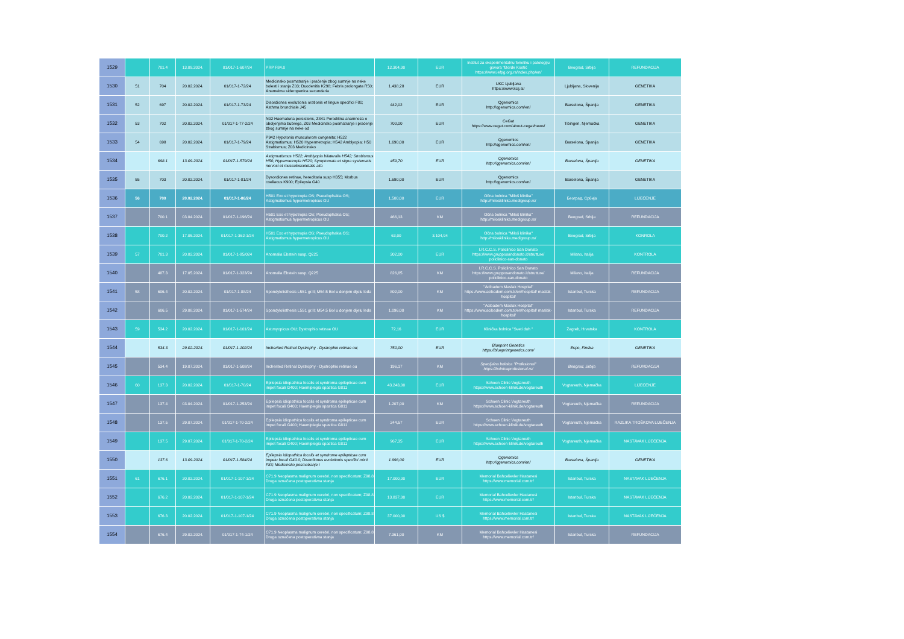| 1529 | | 701.4 | 13.09.2024. | 01/017-1-607/24 | PRP F84.0 | 12.304,00 | EUR | Institut za eksperimentalnu fonetiku i patologiju govora "Đorđe Kostić https://www.iefpg.org.rs/index.php/en/ | Beograd, Srbija | REFUNDACIJA |
| 1530 | 51 | 704 | 20.02.2024. | 01/017-1-72/24 | Medicinsko posmatranje i praćenje zbog sumnje na neke bolesti i stanja Z03; Duodenitis K298; Febris prolongata R50; Anameima sideropenica secundaria | 1.438,28 | EUR | UKC Ljubljana https://www.kclj.si/ | Ljubljana, Slovenija | GENETIKA |
| 1531 | 52 | 697 | 20.02.2024. | 01/017-1-73/24 | Disordiones evolutionis orationis et lingue specifici F80; Asthma bronchiale J45 | 442,02 | EUR | Qgenomics http://qgenomics.com/en/ | Barselona, Španija | GENETIKA |
| 1532 | 53 | 702 | 20.02.2024. | 01/017-1-77-2/24 | N02 Haematuria persistens, Z841 Porodična anamneza o oboljenjima bubrega, Z03 Medicinsko posmatranje i praćenje zbog sumnje na neke od | 700,00 | EUR | CeGat https://www.cegat.com/about-cegat/news/ | Tibingen, Njemačka | GENETIKA |
| 1533 | 54 | 698 | 20.02.2024. | 01/017-1-79/24 | P942 Hypotonia musculorom congenita; H522 Astigmatismus; H520 Hypermetropia; H542 Amblyopia; H50 Strabismus; Z03 Medicinsko | 1.690,00 | EUR | Qgenomics http://qgenomics.com/en/ | Barselona, Španija | GENETIKA |
| 1534 | | 698.1 | 13.09.2024. | 01/017-1-579/24 | Astigmatismus H522; Amblyopia bilateralis H542; Strabismus H50; Hypermetropia H520; Symptomata et signa systematis nervosi et musculosceletalis alia | 459,70 | EUR | Qgenomics http://qgenomics.com/en/ | Barselona, Španija | GENETIKA |
| 1535 | 55 | 703 | 20.02.2024. | 01/017-1-81/24 | Dysordiones retinae, hereditaria susp H355; Morbus coeliacus K900; Epilepsia G40 | 1.690,00 | EUR | Qgenomics http://qgenomics.com/en/ | Barselona, Španija | GENETIKA |
| 1536 | 56 | 700 | 20.02.2024. | 01/017-1-86/24 | H501 Exo et hypotropia OS; Pseudophakia OS; Astigmatismus hypermetropicus OU | 1.500,00 | EUR | Očna bolnica "Miloš klinika" http://milosklinika.medigroup.rs/ | Београд, Србија | LIJEČENJE |
| 1537 | | 700.1 | 03.04.2024. | 01/017-1-196/24 | H501 Exo et hypotropia OS; Pseudophakia OS; Astigmatismus hypermetropicus OU | 466,13 | KM | Očna bolnica "Miloš klinika" http://milosklinika.medigroup.rs/ | Beograd, Srbija | REFUNDACIJA |
| 1538 | | 700.2 | 17.05.2024. | 01/017-1-362-1/24 | H501 Exo et hypotropia OS; Pseudophakia OS; Astigmatismus hypermetropicus OU | 63,00 | 3.104,94 | Očna bolnica "Miloš klinika" http://milosklinika.medigroup.rs/ | Beograd, Srbija | KONROLA |
| 1539 | 57 | 701.3 | 20.02.2024. | 01/017-1-85/024 | Anomalia Ebstein susp. Q225 | 302,00 | EUR | I.R.C.C.S. Policlinico San Donato https://www.grupposandonato.it/strutture/ policlinico-san-donato | Milano, Italija | KONTROLA |
| 1540 | | 487.3 | 17.05.2024. | 01/017-1-323/24 | Anomalia Ebstein susp. Q225 | 826,85 | KM | I.R.C.C.S. Policlinico San Donato https://www.grupposandonato.it/strutture/ policlinico-san-donato | Milano, Italija | REFUNDACIJA |
| 1541 | 58 | 606.4 | 20.02.2024. | 01/017-1-88/24 | Spondylolisthesis L5S1 gr.II; M54.5 Bol u donjem dijelu leđa | 802,00 | KM | "Acibadem Maslak Hospital" https://www.acibadem.com.tr/en/hospital/ maslak-hospital/ | Istanbul, Turska | REFUNDACIJA |
| 1542 | | 606.5 | 29.08.2024. | 01/017-1-574/24 | Spondylolisthesis L5S1 gr.II; M54.5 Bol u donjem dijelu leđa | 1.096,00 | KM | "Acibadem Maslak Hospital" https://www.acibadem.com.tr/en/hospital/ maslak-hospital/ | Istanbul, Turska | REFUNDACIJA |
| 1543 | 59 | 534.2 | 20.02.2024. | 01/017-1-101/24 | Ast.myopicus OU; Dystrophio retinae OU | 72,16 | EUR | Klinička bolnica "Sveti duh " | Zagreb, Hrvatska | KONTROLA |
| 1544 | | 534.3 | 29.02.2024. | 01/017-1-102/24 | Incherited Retinal Dystrophy - Dystrophio retinae ou; | 750,00 | EUR | Blueprint Genetics https://blueprintgenetics.com/ | Espo, Finska | GENETIKA |
| 1545 | | 534.4 | 19.07.2024. | 01/017-1-508/24 | Incherited Retinal Dystrophy - Dystrophio retinae ou | 196,17 | KM | Specijalna bolnica "Profesional" https://bolnicaprofesional.rs/ | Beograd, Srbija | REFUNDACIJA |
| 1546 | 60 | 137.3 | 20.02.2024. | 01/017-1-70/24 | Epilepsia idiopathica focalis et syndroma epilepticae cum impet focali G400; Haemiplegia spastica G811 | 43.243,00 | EUR | Schoen Clinic Vogtareuth https://www.schoen-klinik.de/vogtareuth | Vogtareuth, Njemačka | LIJEČENJE |
| 1547 | | 137.4 | 03.04.2024. | 01/017-1-253/24 | Epilepsia idiopathica focalis et syndroma epilepticae cum impet focali G400; Haemiplegia spastica G811 | 1.207,00 | KM | Schoen Clinic Vogtareuth https://www.schoen-klinik.de/vogtareuth | Vogtareuth, Njemačka | REFUNDACIJA |
| 1548 | | 137.5 | 29.07.2024. | 01/017-1-70-2/24 | Epilepsia idiopathica focalis et syndroma epilepticae cum impet focali G400; Haemiplegia spastica G811 | 244,57 | EUR | Schoen Clinic Vogtareuth https://www.schoen-klinik.de/vogtareuth | Vogtareuth, Njemačka | RAZLIKA TROŠKOVA LIJEČENJA |
| 1549 | | 137.5 | 29.07.2024. | 01/017-1-70-2/24 | Epilepsia idiopathica focalis et syndroma epilepticae cum impet focali G400; Haemiplegia spastica G811 | 967,35 | EUR | Schoen Clinic Vogtareuth https://www.schoen-klinik.de/vogtareuth | Vogtareuth, Njemačka | NASTAVAK LIJEČENJA |
| 1550 | | 137.6 | 13.09.2024. | 01/017-1-584/24 | Epilepsia idiopathica focalis et syndrome epilepticae cum impetu focali G40.0; Disordiones evolutionis specifici mixti F83; Medicinsko posmatranje i | 1.998,00 | EUR | Qgenomics http://qgenomics.com/en/ | Barselona, Španija | GENETIKA |
| 1551 | 61 | 676.1 | 20.02.2024. | 01/017-1-107-1/24 | C71.9 Neoplasma malignum cerebri, non specificatum; Z98.8 Druga označena postoperativna stanja | 17.000,00 | EUR | Memorial Bahcelievler Hastanesi https://www.memorial.com.tr/ | Istanbul, Turska | NASTAVAK LIJEČENJA |
| 1552 | | 676.2 | 20.02.2024. | 01/017-1-107-1/24 | C71.9 Neoplasma malignum cerebri, non specificatum; Z98.8 Druga označena postoperativna stanja | 13.837,00 | EUR | Memorial Bahcelievler Hastanesi https://www.memorial.com.tr/ | Istanbul, Turska | NASTAVAK LIJEČENJA |
| 1553 | | 676.3 | 20.02.2024. | 01/017-1-107-1/24 | C71.9 Neoplasma malignum cerebri, non specificatum; Z98.8 Druga označena postoperativna stanja | 37.000,00 | US $ | Memorial Bahcelievler Hastanesi https://www.memorial.com.tr/ | Istanbul, Turska | NASTAVAK LIJEČENJA |
| 1554 | | 676.4 | 29.02.2024. | 01/017-1-74-1/24 | C71.9 Neoplasma malignum cerebri, non specificatum; Z98.8 Druga označena postoperativna stanja | 7.361,00 | KM | Memorial Bahcelievler Hastanesi https://www.memorial.com.tr/ | Istanbul, Turska | REFUNDACIJA |